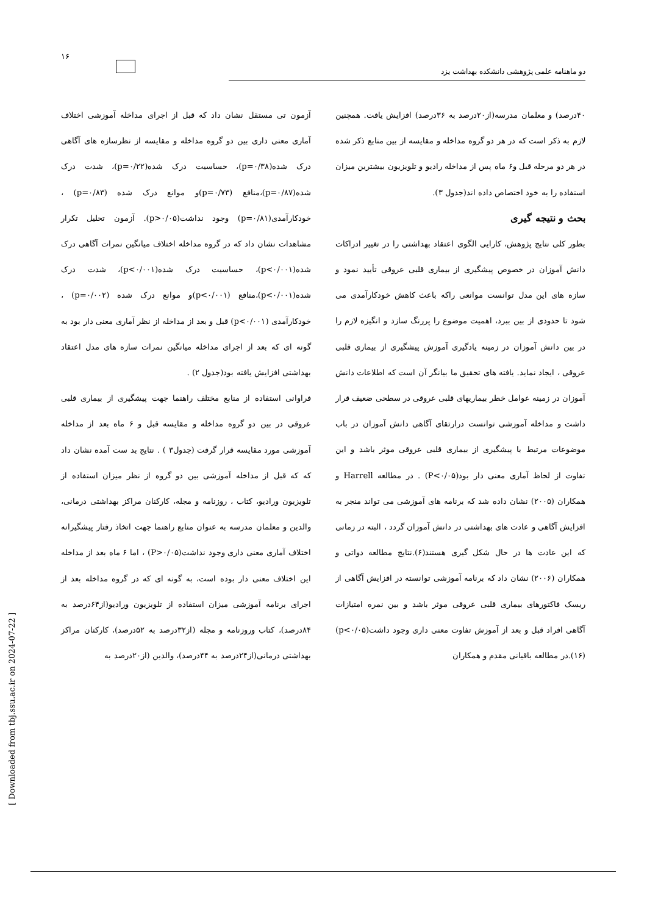۱۶
دو ماهنامه علمی پژوهشی دانشکده بهداشت یزد
آزمون تی مستقل نشان داد که قبل از اجرای مداخله آموزشی اختلاف آماری معنی داری بین دو گروه مداخله و مقایسه از نظرسازه های آگاهی درک شده(p=۰/۳۸)، حساسیت درک شده(p=۰/۲۲)، شدت درک شده(p=۰/۸۷)،منافع (p=۰/۷۳)و موانع درک شده (p=۰/۸۳) ، خودکارآمدی(p=۰/۸۱) وجود نداشت(p>۰/۰۵). آزمون تحلیل تکرار مشاهدات نشان داد که در گروه مداخله اختلاف میانگین نمرات آگاهی درک شده(p<۰/۰۰۱)، حساسیت درک شده(p<۰/۰۰۱)، شدت درک شده(p<۰/۰۰۱)،منافع (p<۰/۰۰۱)و موانع درک شده (p=۰/۰۰۲) ، خودکارآمدی (p<۰/۰۰۱) قبل و بعد از مداخله از نظر آماری معنی دار بود به گونه ای که بعد از اجرای مداخله میانگین نمرات سازه های مدل اعتقاد بهداشتی افزایش یافته بود(جدول ۲) .
فراوانی استفاده از منابع مختلف راهنما جهت پیشگیری از بیماری قلبی عروقی در بین دو گروه مداخله و مقایسه قبل و ۶ ماه بعد از مداخله آموزشی مورد مقایسه قرار گرفت (جدول۳ ) . نتایج بد ست آمده نشان داد که که قبل از مداخله آموزشی بین دو گروه از نظر میزان استفاده از تلویزیون ورادیو، کتاب ، روزنامه و مجله، کارکنان مراکز بهداشتی درمانی، والدین و معلمان مدرسه به عنوان منابع راهنما جهت اتخاذ رفتار پیشگیرانه اختلاف آماری معنی داری وجود نداشت(P>۰/۰۵) ، اما ۶ ماه بعد از مداخله این اختلاف معنی دار بوده است، به گونه ای که در گروه مداخله بعد از اجرای برنامه آموزشی میزان استفاده از تلویزیون ورادیو(از۶۴درصد به ۸۴درصد)، کتاب وروزنامه و مجله (از۳۲درصد به ۵۲درصد)، کارکنان مراکز بهداشتی درمانی(از۲۴درصد به ۴۴درصد)، والدین (از۲۰درصد به
۴۰درصد) و معلمان مدرسه(از۲۰درصد به ۳۶درصد) افزایش یافت. همچنین لازم به ذکر است که در هر دو گروه مداخله و مقایسه از بین منابع ذکر شده در هر دو مرحله قبل و۶ ماه پس از مداخله رادیو و تلویزیون بیشترین میزان استفاده را به خود اختصاص داده اند(جدول ۳).
بحث و نتیجه گیری
بطور کلی نتایج پژوهش، کارایی الگوی اعتقاد بهداشتی را در تغییر ادراکات دانش آموزان در خصوص پیشگیری از بیماری قلبی عروقی تأیید نمود و سازه های این مدل توانست موانعی راکه باعث کاهش خودکارآمدی می شود تا حدودی از بین ببرد، اهمیت موضوع را پررنگ سازد و انگیزه لازم را در بین دانش آموزان در زمینه یادگیری آموزش پیشگیری از بیماری قلبی عروقی ، ایجاد نماید. یافته های تحقیق ما بیانگر آن است که اطلاعات دانش آموزان در زمینه عوامل خطر بیماریهای قلبی عروقی در سطحی ضعیف قرار داشت و مداخله آموزشی توانست درارتقای آگاهی دانش آموزان در باب موضوعات مرتبط با پیشگیری از بیماری قلبی عروقی موثر باشد و این تفاوت از لحاظ آماری معنی دار بود(P<۰/۰۵) . در مطالعه Harrell و همکاران (۲۰۰۵) نشان داده شد که برنامه های آموزشی می تواند منجر به افزایش آگاهی و عادت های بهداشتی در دانش آموزان گردد ، البته در زمانی که این عادت ها در حال شکل گیری هستند(۶).نتایج مطالعه دواتی و همکاران (۲۰۰۶) نشان داد که برنامه آموزشی توانسته در افزایش آگاهی از ریسک فاکتورهای بیماری قلبی عروقی موثر باشد و بین نمره امتیازات آگاهی افراد قبل و بعد از آموزش تفاوت معنی داری وجود داشت(p<۰/۰۵)(۱۶).در مطالعه باقیانی مقدم و همکاران
[ Downloaded from tbj.ssu.ac.ir on 2024-07-22 ]